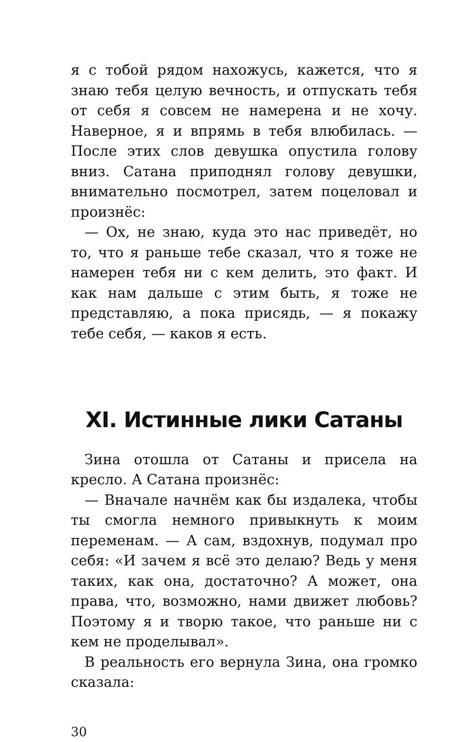я с тобой рядом нахожусь, кажется, что я знаю тебя целую вечность, и отпускать тебя от себя я совсем не намерена и не хочу. Наверное, я и впрямь в тебя влюбилась. — После этих слов девушка опустила голову вниз. Сатана приподнял голову девушки, внимательно посмотрел, затем поцеловал и произнёс:
— Ох, не знаю, куда это нас приведёт, но то, что я раньше тебе сказал, что я тоже не намерен тебя ни с кем делить, это факт. И как нам дальше с этим быть, я тоже не представляю, а пока присядь, — я покажу тебе себя, — каков я есть.
XI. Истинные лики Сатаны
Зина отошла от Сатаны и присела на кресло. А Сатана произнёс:
— Вначале начнём как бы издалека, чтобы ты смогла немного привыкнуть к моим переменам. — А сам, вздохнув, подумал про себя: «И зачем я всё это делаю? Ведь у меня таких, как она, достаточно? А может, она права, что, возможно, нами движет любовь? Поэтому я и творю такое, что раньше ни с кем не проделывал».
В реальность его вернула Зина, она громко сказала:
30